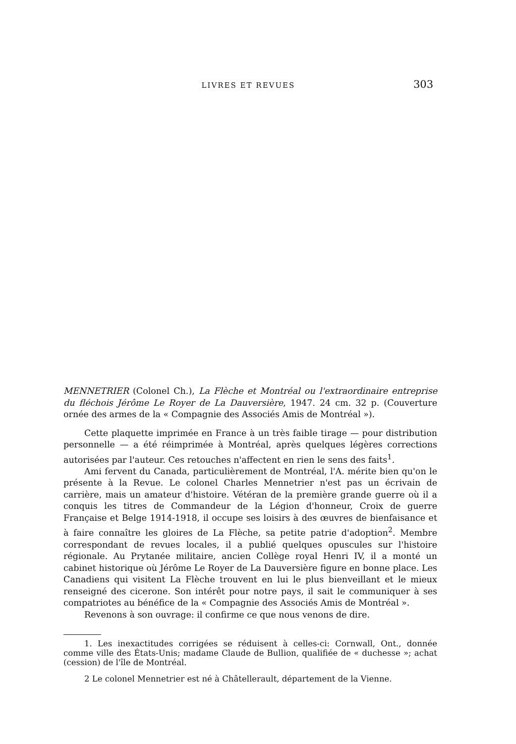LIVRES ET REVUES 303
MENNETRIER (Colonel Ch.), La Flèche et Montréal ou l'extraordinaire entreprise du fléchois Jérôme Le Royer de La Dauversière, 1947. 24 cm. 32 p. (Couverture ornée des armes de la « Compagnie des Associés Amis de Montréal »).
Cette plaquette imprimée en France à un très faible tirage — pour distribution personnelle — a été réimprimée à Montréal, après quelques légères corrections autorisées par l'auteur. Ces retouches n'affectent en rien le sens des faits<sup>1</sup>.
Ami fervent du Canada, particulièrement de Montréal, l'A. mérite bien qu'on le présente à la Revue. Le colonel Charles Mennetrier n'est pas un écrivain de carrière, mais un amateur d'histoire. Vétéran de la première grande guerre où il a conquis les titres de Commandeur de la Légion d'honneur, Croix de guerre Française et Belge 1914-1918, il occupe ses loisirs à des œuvres de bienfaisance et à faire connaître les gloires de La Flèche, sa petite patrie d'adoption<sup>2</sup>. Membre correspondant de revues locales, il a publié quelques opuscules sur l'histoire régionale. Au Prytanée militaire, ancien Collège royal Henri IV, il a monté un cabinet historique où Jérôme Le Royer de La Dauversière figure en bonne place. Les Canadiens qui visitent La Flèche trouvent en lui le plus bienveillant et le mieux renseigné des cicerone. Son intérêt pour notre pays, il sait le communiquer à ses compatriotes au bénéfice de la « Compagnie des Associés Amis de Montréal ».
Revenons à son ouvrage: il confirme ce que nous venons de dire.
1. Les inexactitudes corrigées se réduisent à celles-ci: Cornwall, Ont., donnée comme ville des États-Unis; madame Claude de Bullion, qualifiée de « duchesse »; achat (cession) de l'île de Montréal.
2 Le colonel Mennetrier est né à Châtellerault, département de la Vienne.